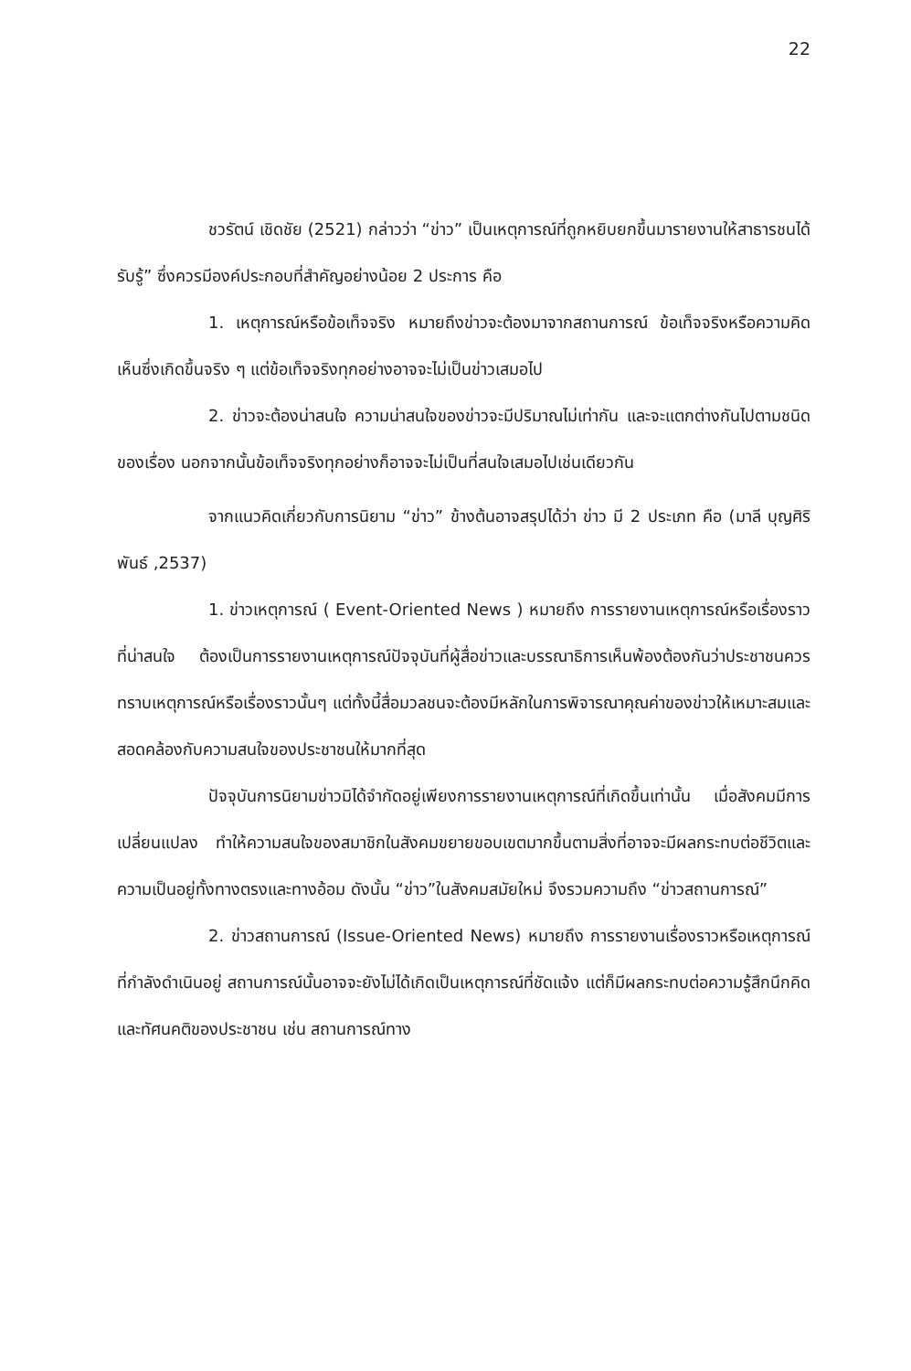22
ชวรัตน์ เชิดชัย (2521) กล่าวว่า “ข่าว” เป็นเหตุการณ์ที่ถูกหยิบยกขึ้นมารายงานให้สาธารชนได้รับรู้” ซึ่งควรมีองค์ประกอบที่สำคัญอย่างน้อย 2 ประการ คือ
1. เหตุการณ์หรือข้อเท็จจริง หมายถึงข่าวจะต้องมาจากสถานการณ์ ข้อเท็จจริงหรือความคิดเห็นซึ่งเกิดขึ้นจริง ๆ แต่ข้อเท็จจริงทุกอย่างอาจจะไม่เป็นข่าวเสมอไป
2. ข่าวจะต้องน่าสนใจ ความน่าสนใจของข่าวจะมีปริมาณไม่เท่ากัน และจะแตกต่างกันไปตามชนิดของเรื่อง นอกจากนั้นข้อเท็จจริงทุกอย่างก็อาจจะไม่เป็นที่สนใจเสมอไปเช่นเดียวกัน
จากแนวคิดเกี่ยวกับการนิยาม “ข่าว” ข้างต้นอาจสรุปได้ว่า ข่าว มี 2 ประเภท คือ (มาลี บุญศิริพันธ์ ,2537)
1. ข่าวเหตุการณ์ ( Event-Oriented News ) หมายถึง การรายงานเหตุการณ์หรือเรื่องราวที่น่าสนใจ ต้องเป็นการรายงานเหตุการณ์ปัจจุบันที่ผู้สื่อข่าวและบรรณาธิการเห็นพ้องต้องกันว่าประชาชนควรทราบเหตุการณ์หรือเรื่องราวนั้นๆ แต่ทั้งนี้สื่อมวลชนจะต้องมีหลักในการพิจารณาคุณค่าของข่าวให้เหมาะสมและสอดคล้องกับความสนใจของประชาชนให้มากที่สุด
ปัจจุบันการนิยามข่าวมิได้จำกัดอยู่เพียงการรายงานเหตุการณ์ที่เกิดขึ้นเท่านั้น เมื่อสังคมมีการเปลี่ยนแปลง ทำให้ความสนใจของสมาชิกในสังคมขยายขอบเขตมากขึ้นตามสิ่งที่อาจจะมีผลกระทบต่อชีวิตและความเป็นอยู่ทั้งทางตรงและทางอ้อม ดังนั้น “ข่าว”ในสังคมสมัยใหม่ จึงรวมความถึง “ข่าวสถานการณ์”
2. ข่าวสถานการณ์ (Issue-Oriented News) หมายถึง การรายงานเรื่องราวหรือเหตุการณ์ที่กำลังดำเนินอยู่ สถานการณ์นั้นอาจจะยังไม่ได้เกิดเป็นเหตุการณ์ที่ชัดแจ้ง แต่ก็มีผลกระทบต่อความรู้สึกนึกคิดและทัศนคติของประชาชน เช่น สถานการณ์ทาง